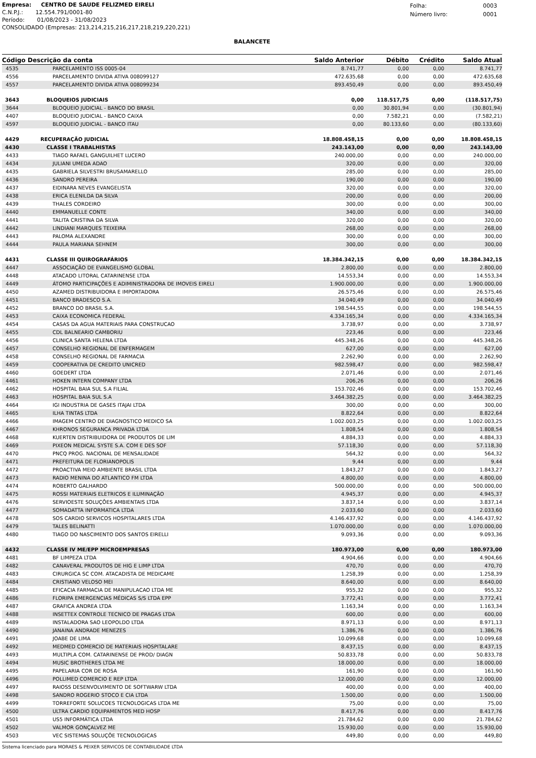Empresa: CENTRO DE SAUDE FELIZMED EIRELI
C.N.P.J.: 12.554.791/0001-80
Período: 01/08/2023 - 31/08/2023
CONSOLIDADO (Empresas: 213,214,215,216,217,218,219,220,221)
| Folha: | 0003 |
| Número livro: | 0001 |
BALANCETE
| Código Descrição da conta | | Saldo Anterior | Débito | Crédito | Saldo Atual |
| --- | --- | --- | --- | --- | --- |
| 4535 | PARCELAMENTO ISS 0005-04 | 8.741,77 | 0,00 | 0,00 | 8.741,77 |
| 4556 | PARCELAMENTO DIVIDA ATIVA 008099127 | 472.635,68 | 0,00 | 0,00 | 472.635,68 |
| 4557 | PARCELAMENTO DIVIDA ATIVA 008099234 | 893.450,49 | 0,00 | 0,00 | 893.450,49 |
| 3643 | BLOQUEIOS JUDICIAIS | 0,00 | 118.517,75 | 0,00 | (118.517,75) |
| 3644 | BLOQUEIO JUDICIAL - BANCO DO BRASIL | 0,00 | 30.801,94 | 0,00 | (30.801,94) |
| 4407 | BLOQUEIO JUDICIAL - BANCO CAIXA | 0,00 | 7.582,21 | 0,00 | (7.582,21) |
| 4597 | BLOQUEIO JUDICIAL - BANCO ITAU | 0,00 | 80.133,60 | 0,00 | (80.133,60) |
| 4429 | RECUPERAÇÃO JUDICIAL | 18.808.458,15 | 0,00 | 0,00 | 18.808.458,15 |
| 4430 | CLASSE I TRABALHISTAS | 243.143,00 | 0,00 | 0,00 | 243.143,00 |
| 4433 | TIAGO RAFAEL GANGUILHET LUCERO | 240.000,00 | 0,00 | 0,00 | 240.000,00 |
| 4434 | JULIANI UMEDA ADAO | 320,00 | 0,00 | 0,00 | 320,00 |
| 4435 | GABRIELA SILVESTRI BRUSAMARELLO | 285,00 | 0,00 | 0,00 | 285,00 |
| 4436 | SANDRO PEREIRA | 190,00 | 0,00 | 0,00 | 190,00 |
| 4437 | EIDINARA NEVES EVANGELISTA | 320,00 | 0,00 | 0,00 | 320,00 |
| 4438 | ERICA ELENILDA DA SILVA | 200,00 | 0,00 | 0,00 | 200,00 |
| 4439 | THALES CORDEIRO | 300,00 | 0,00 | 0,00 | 300,00 |
| 4440 | EMMANUELLE CONTE | 340,00 | 0,00 | 0,00 | 340,00 |
| 4441 | TALITA CRISTINA DA SILVA | 320,00 | 0,00 | 0,00 | 320,00 |
| 4442 | LINDIANI MARQUES TEIXEIRA | 268,00 | 0,00 | 0,00 | 268,00 |
| 4443 | PALOMA ALEXANDRE | 300,00 | 0,00 | 0,00 | 300,00 |
| 4444 | PAULA MARIANA SEHNEM | 300,00 | 0,00 | 0,00 | 300,00 |
| 4431 | CLASSE III QUIROGRAFÁRIOS | 18.384.342,15 | 0,00 | 0,00 | 18.384.342,15 |
| 4447 | ASSOCIAÇÃO DE EVANGELISMO GLOBAL | 2.800,00 | 0,00 | 0,00 | 2.800,00 |
| 4448 | ATACADO LITORAL CATARINENSE LTDA | 14.553,34 | 0,00 | 0,00 | 14.553,34 |
| 4449 | ÁTOMO PARTICIPAÇÕES E ADIMINISTRADORA DE IMOVEIS EIRELI | 1.900.000,00 | 0,00 | 0,00 | 1.900.000,00 |
| 4450 | AZAMED DISTRIBUIDORA E IMPORTADORA | 26.575,46 | 0,00 | 0,00 | 26.575,46 |
| 4451 | BANCO BRADESCO S.A. | 34.040,49 | 0,00 | 0,00 | 34.040,49 |
| 4452 | BRANCO DO BRASIL S.A. | 198.544,55 | 0,00 | 0,00 | 198.544,55 |
| 4453 | CAIXA ECONOMICA FEDERAL | 4.334.165,34 | 0,00 | 0,00 | 4.334.165,34 |
| 4454 | CASAS DA AGUA MATERIAIS PARA CONSTRUCAO | 3.738,97 | 0,00 | 0,00 | 3.738,97 |
| 4455 | CDL BALNEARIO CAMBORIU | 223,46 | 0,00 | 0,00 | 223,46 |
| 4456 | CLINICA SANTA HELENA LTDA | 445.348,26 | 0,00 | 0,00 | 445.348,26 |
| 4457 | CONSELHO REGIONAL DE ENFERMAGEM | 627,00 | 0,00 | 0,00 | 627,00 |
| 4458 | CONSELHO REGIONAL DE FARMACIA | 2.262,90 | 0,00 | 0,00 | 2.262,90 |
| 4459 | COOPERATIVA DE CREDITO UNICRED | 982.598,47 | 0,00 | 0,00 | 982.598,47 |
| 4460 | GOEDERT LTDA | 2.071,46 | 0,00 | 0,00 | 2.071,46 |
| 4461 | HOKEN INTERN COMPANY LTDA | 206,26 | 0,00 | 0,00 | 206,26 |
| 4462 | HOSPITAL BAIA SUL S.A FILIAL | 153.702,46 | 0,00 | 0,00 | 153.702,46 |
| 4463 | HOSPITAL BAIA SUL S.A | 3.464.382,25 | 0,00 | 0,00 | 3.464.382,25 |
| 4464 | IGI INDUSTRIA DE GASES ITAJAI LTDA | 300,00 | 0,00 | 0,00 | 300,00 |
| 4465 | ILHA TINTAS LTDA | 8.822,64 | 0,00 | 0,00 | 8.822,64 |
| 4466 | IMAGEM CENTRO DE DIAGNOSTICO MEDICO SA | 1.002.003,25 | 0,00 | 0,00 | 1.002.003,25 |
| 4467 | KHRONOS SEGURANCA PRIVADA LTDA | 1.808,54 | 0,00 | 0,00 | 1.808,54 |
| 4468 | KUERTEN DISTRIBUIDORA DE PRODUTOS DE LIM | 4.884,33 | 0,00 | 0,00 | 4.884,33 |
| 4469 | PIXEON MEDICAL SYSTE S.A. COM E DES SOF | 57.118,30 | 0,00 | 0,00 | 57.118,30 |
| 4470 | PNCQ PROG. NACIONAL DE MENSALIDADE | 564,32 | 0,00 | 0,00 | 564,32 |
| 4471 | PREFEITURA DE FLORIANOPOLIS | 9,44 | 0,00 | 0,00 | 9,44 |
| 4472 | PROACTIVA MEIO AMBIENTE BRASIL LTDA | 1.843,27 | 0,00 | 0,00 | 1.843,27 |
| 4473 | RADIO MENINA DO ATLANTICO FM LTDA | 4.800,00 | 0,00 | 0,00 | 4.800,00 |
| 4474 | ROBERTO GALHARDO | 500.000,00 | 0,00 | 0,00 | 500.000,00 |
| 4475 | ROSSI MATERIAIS ELETRICOS E ILUMINAÇÃO | 4.945,37 | 0,00 | 0,00 | 4.945,37 |
| 4476 | SERVIOESTE SOLUÇÕES AMBIENTAIS LTDA | 3.837,14 | 0,00 | 0,00 | 3.837,14 |
| 4477 | SOMADATTA INFORMATICA LTDA | 2.033,60 | 0,00 | 0,00 | 2.033,60 |
| 4478 | SOS CARDIO SERVICOS HOSPITALARES LTDA | 4.146.437,92 | 0,00 | 0,00 | 4.146.437,92 |
| 4479 | TALES BELINATTI | 1.070.000,00 | 0,00 | 0,00 | 1.070.000,00 |
| 4480 | TIAGO DO NASCIMENTO DOS SANTOS EIRELLI | 9.093,36 | 0,00 | 0,00 | 9.093,36 |
| 4432 | CLASSE IV ME/EPP MICROEMPRESAS | 180.973,00 | 0,00 | 0,00 | 180.973,00 |
| 4481 | BF LIMPEZA LTDA | 4.904,66 | 0,00 | 0,00 | 4.904,66 |
| 4482 | CANAVERAL PRODUTOS DE HIG E LIMP LTDA | 470,70 | 0,00 | 0,00 | 470,70 |
| 4483 | CIRURGICA SC COM. ATACADISTA DE MEDICAME | 1.258,39 | 0,00 | 0,00 | 1.258,39 |
| 4484 | CRISTIANO VELOSO MEI | 8.640,00 | 0,00 | 0,00 | 8.640,00 |
| 4485 | EFICACIA FARMACIA DE MANIPULACAO LTDA ME | 955,32 | 0,00 | 0,00 | 955,32 |
| 4486 | FLORIPA EMERGENCIAS MÉDICAS S/S LTDA EPP | 3.772,41 | 0,00 | 0,00 | 3.772,41 |
| 4487 | GRAFICA ANDREA LTDA | 1.163,34 | 0,00 | 0,00 | 1.163,34 |
| 4488 | INSETTEX CONTROLE TECNICO DE PRAGAS LTDA | 600,00 | 0,00 | 0,00 | 600,00 |
| 4489 | INSTALADORA SAO LEOPOLDO LTDA | 8.971,13 | 0,00 | 0,00 | 8.971,13 |
| 4490 | JANAINA ANDRADE MENEZES | 1.386,76 | 0,00 | 0,00 | 1.386,76 |
| 4491 | JOABE DE LIMA | 10.099,68 | 0,00 | 0,00 | 10.099,68 |
| 4492 | MEDMED COMERCIO DE MATERIAIS HOSPITALARE | 8.437,15 | 0,00 | 0,00 | 8.437,15 |
| 4493 | MULTIPLA COM. CATARINENSE DE PROD/ DIAGN | 50.833,78 | 0,00 | 0,00 | 50.833,78 |
| 4494 | MUSIC BROTHERES LTDA ME | 18.000,00 | 0,00 | 0,00 | 18.000,00 |
| 4495 | PAPELARIA COR DE ROSA | 161,90 | 0,00 | 0,00 | 161,90 |
| 4496 | POLLIMED COMERCIO E REP LTDA | 12.000,00 | 0,00 | 0,00 | 12.000,00 |
| 4497 | RAIOSS DESENVOLVIMENTO DE SOFTWARW LTDA | 400,00 | 0,00 | 0,00 | 400,00 |
| 4498 | SANDRO ROGERIO STOCO E CIA LTDA | 1.500,00 | 0,00 | 0,00 | 1.500,00 |
| 4499 | TORREFORTE SOLUCOES TECNOLOGICAS LTDA ME | 75,00 | 0,00 | 0,00 | 75,00 |
| 4500 | ULTRA CARDIO EQUIPAMENTOS MED HOSP | 8.417,76 | 0,00 | 0,00 | 8.417,76 |
| 4501 | US5 INFORMÁTICA LTDA | 21.784,62 | 0,00 | 0,00 | 21.784,62 |
| 4502 | VALMOR GONÇALVEZ ME | 15.930,00 | 0,00 | 0,00 | 15.930,00 |
| 4503 | VEC SISTEMAS SOLUÇÕE TECNOLOGICAS | 449,80 | 0,00 | 0,00 | 449,80 |
Sistema licenciado para MORAES & PEIXER SERVICOS DE CONTABILIDADE LTDA